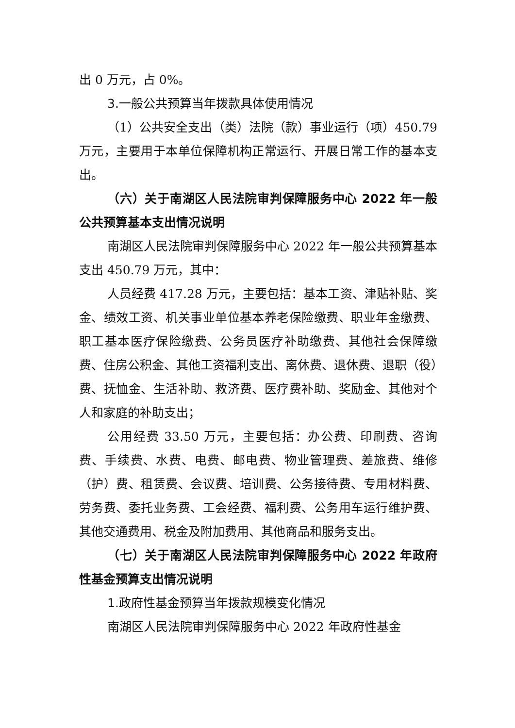出 0 万元，占 0%。
3.一般公共预算当年拨款具体使用情况
（1）公共安全支出（类）法院（款）事业运行（项）450.79 万元，主要用于本单位保障机构正常运行、开展日常工作的基本支出。
（六）关于南湖区人民法院审判保障服务中心 2022 年一般公共预算基本支出情况说明
南湖区人民法院审判保障服务中心 2022 年一般公共预算基本支出 450.79 万元，其中：
人员经费 417.28 万元，主要包括：基本工资、津贴补贴、奖金、绩效工资、机关事业单位基本养老保险缴费、职业年金缴费、职工基本医疗保险缴费、公务员医疗补助缴费、其他社会保障缴费、住房公积金、其他工资福利支出、离休费、退休费、退职（役）费、抚恤金、生活补助、救济费、医疗费补助、奖励金、其他对个人和家庭的补助支出；
公用经费 33.50 万元，主要包括：办公费、印刷费、咨询费、手续费、水费、电费、邮电费、物业管理费、差旅费、维修（护）费、租赁费、会议费、培训费、公务接待费、专用材料费、劳务费、委托业务费、工会经费、福利费、公务用车运行维护费、其他交通费用、税金及附加费用、其他商品和服务支出。
（七）关于南湖区人民法院审判保障服务中心 2022 年政府性基金预算支出情况说明
1.政府性基金预算当年拨款规模变化情况
南湖区人民法院审判保障服务中心 2022 年政府性基金